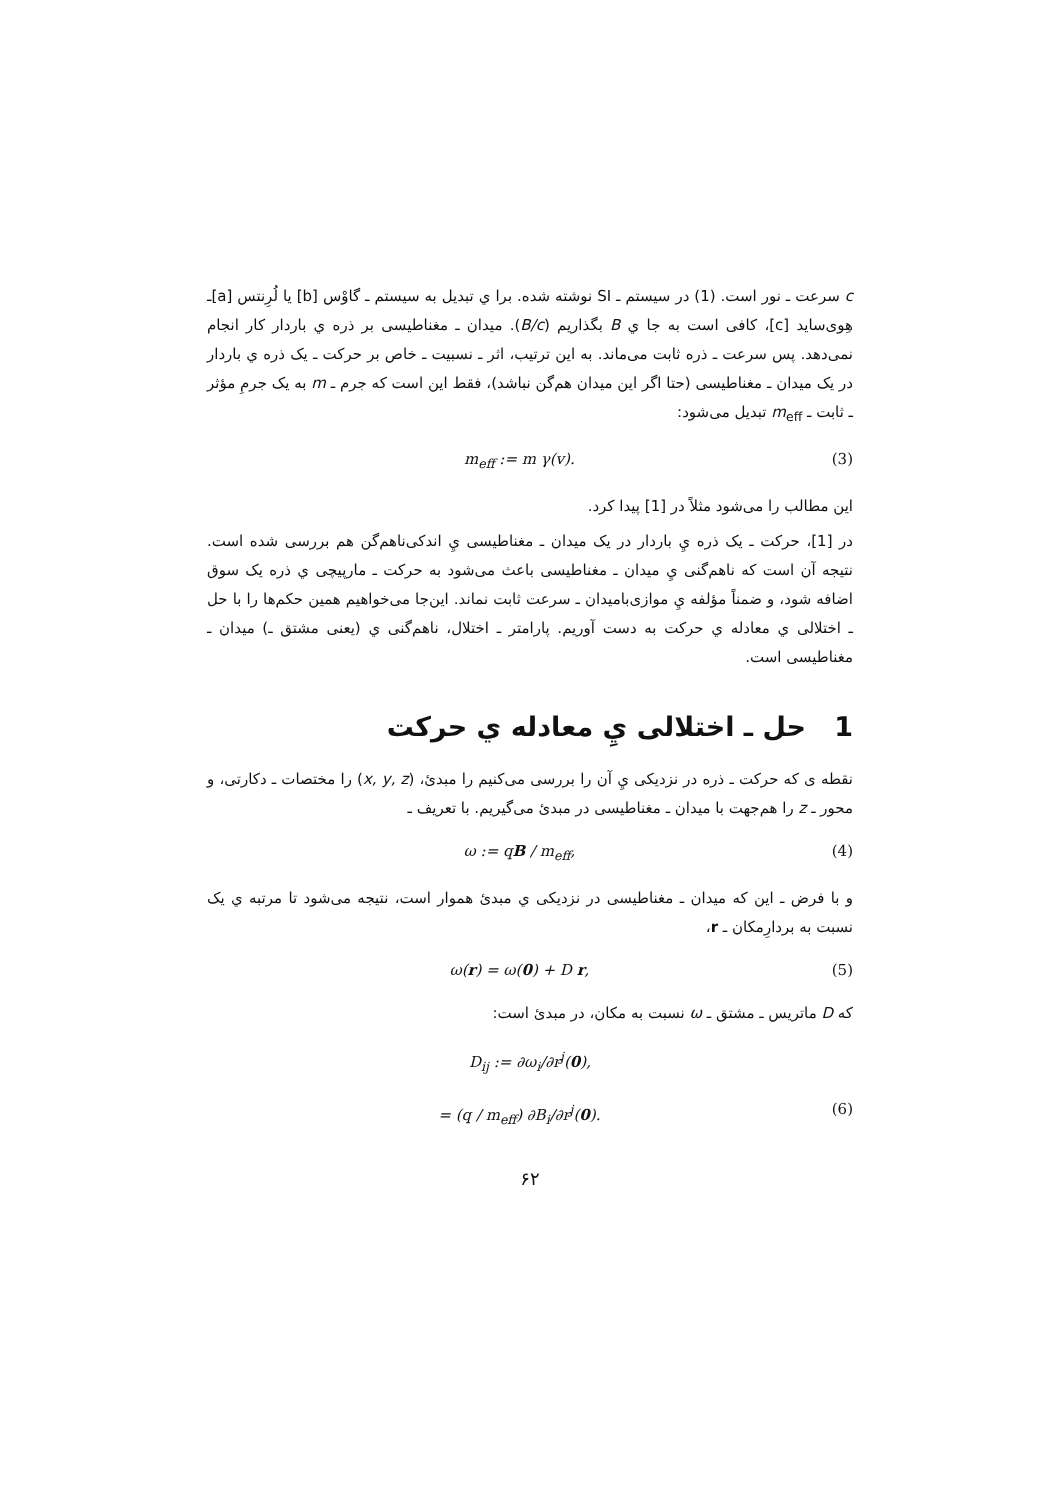c سرعت ـ نور است. (1) در سیستم ـ SI نوشته شده. برا ي تبديل به سيستم ـ گاوْس [b] يا لُرِنتس [a]ـ هِوی‌ساید [c]، کافی است به جا ي B بگذاریم (B/c). میدان ـ مغناطیسی بر ذره ي باردار کار انجام نمی‌دهد. پس سرعت ـ ذره ثابت می‌ماند. به این ترتیب، اثر ـ نسبیت ـ خاص بر حرکت ـ یک ذره ي باردار در یک میدان ـ مغناطیسی (حتا اگر این میدان هم‌گن نباشد)، فقط این است که جرم ـ m به یک جرمِ مؤثر ـ ثابت ـ m<sub>eff</sub> تبدیل می‌شود:
m<sub>eff</sub> := m γ(v). (3)
این مطالب را می‌شود مثلاً در [1] پیدا کرد.
در [1]، حرکت ـ یک ذره يِ باردار در یک میدان ـ مغناطیسی يِ اندکی‌ناهم‌گن هم بررسی شده است. نتیجه آن است که ناهم‌گنی يِ میدان ـ مغناطیسی باعث می‌شود به حرکت ـ مارپیچی ي ذره یک سوق اضافه شود، و ضمناً مؤلفه يِ موازی‌بامیدان ـ سرعت ثابت نماند. این‌جا می‌خواهیم همین حکم‌ها را با حل ـ اختلالی ي معادله ي حرکت به دست آوریم. پارامتر ـ اختلال، ناهم‌گنی ي (یعنی مشتق ـ) میدان ـ مغناطیسی است.
1 حل ـ اختلالی يِ معادله ي حرکت
نقطه ی که حرکت ـ ذره در نزدیکی يِ آن را بررسی می‌کنیم را مبدئ، (x, y, z) را مختصات ـ دکارتی، و محور ـ z را هم‌جهت با میدان ـ مغناطیسی در مبدئ می‌گیریم. با تعریف ـ
ω := qB / m<sub>eff</sub>, (4)
و با فرض ـ این که میدان ـ مغناطیسی در نزدیکی ي مبدئ هموار است، نتیجه می‌شود تا مرتبه ي یک نسبت به بردارِمکان ـ r،
ω(r) = ω(0) + D r, (5)
که D ماتریس ـ مشتق ـ ω نسبت به مکان، در مبدئ است:
D<sub>ij</sub> := ∂ω<sub>i</sub>/∂r<sup>j</sup>(0),
= (q / m<sub>eff</sub>) ∂B<sub>i</sub>/∂r<sup>j</sup>(0). (6)
۶۲